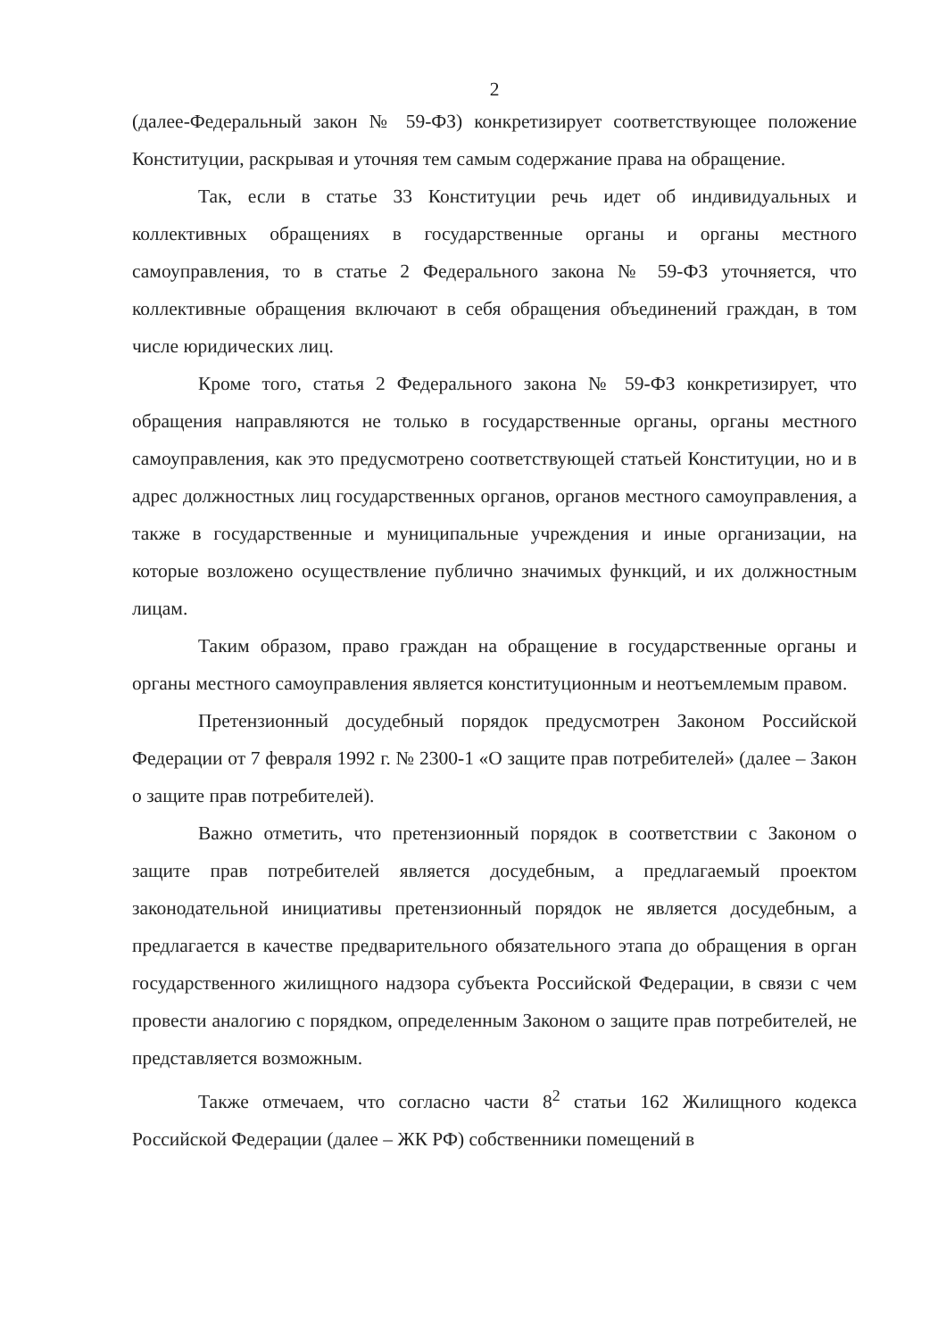2
(далее-Федеральный закон № 59-ФЗ) конкретизирует соответствующее положение Конституции, раскрывая и уточняя тем самым содержание права на обращение.
Так, если в статье 33 Конституции речь идет об индивидуальных и коллективных обращениях в государственные органы и органы местного самоуправления, то в статье 2 Федерального закона № 59-ФЗ уточняется, что коллективные обращения включают в себя обращения объединений граждан, в том числе юридических лиц.
Кроме того, статья 2 Федерального закона № 59-ФЗ конкретизирует, что обращения направляются не только в государственные органы, органы местного самоуправления, как это предусмотрено соответствующей статьей Конституции, но и в адрес должностных лиц государственных органов, органов местного самоуправления, а также в государственные и муниципальные учреждения и иные организации, на которые возложено осуществление публично значимых функций, и их должностным лицам.
Таким образом, право граждан на обращение в государственные органы и органы местного самоуправления является конституционным и неотъемлемым правом.
Претензионный досудебный порядок предусмотрен Законом Российской Федерации от 7 февраля 1992 г. № 2300-1 «О защите прав потребителей» (далее – Закон о защите прав потребителей).
Важно отметить, что претензионный порядок в соответствии с Законом о защите прав потребителей является досудебным, а предлагаемый проектом законодательной инициативы претензионный порядок не является досудебным, а предлагается в качестве предварительного обязательного этапа до обращения в орган государственного жилищного надзора субъекта Российской Федерации, в связи с чем провести аналогию с порядком, определенным Законом о защите прав потребителей, не представляется возможным.
Также отмечаем, что согласно части 8<sup>2</sup> статьи 162 Жилищного кодекса Российской Федерации (далее – ЖК РФ) собственники помещений в